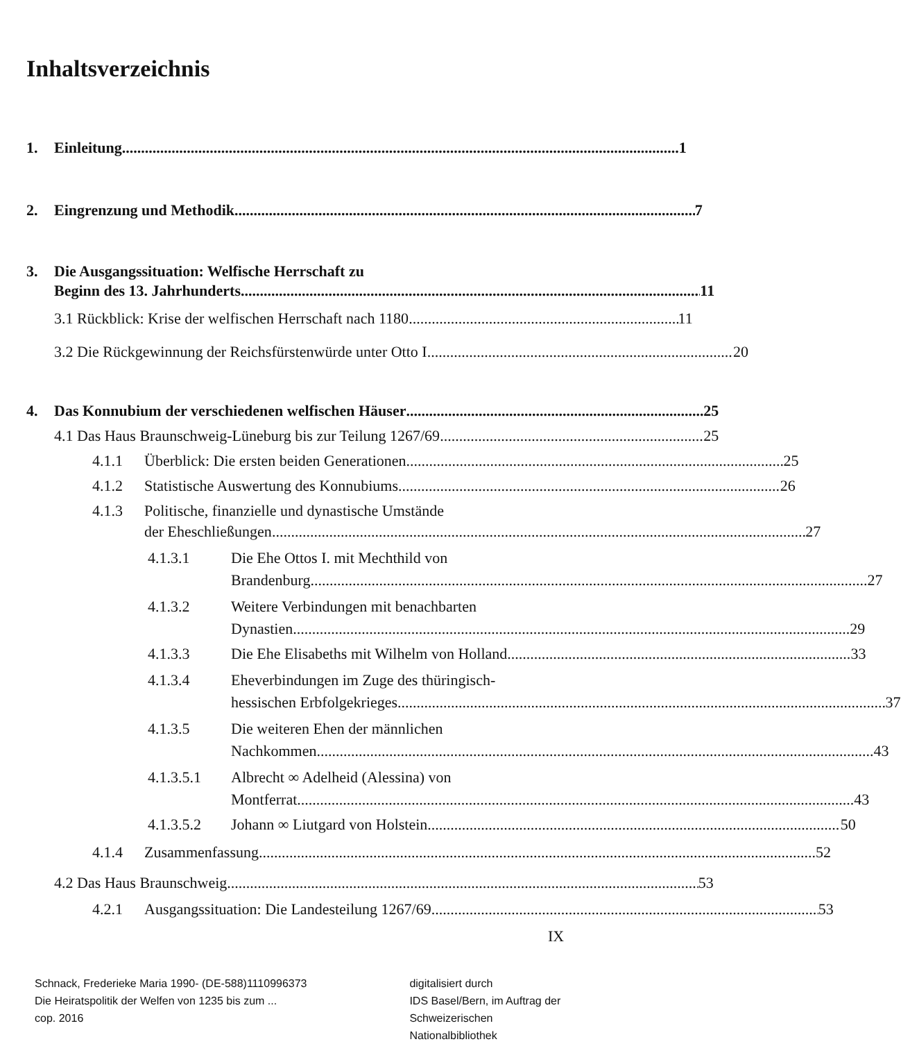Inhaltsverzeichnis
1. Einleitung 1
2. Eingrenzung und Methodik 7
3. Die Ausgangssituation: Welfische Herrschaft zu
Beginn des 13. Jahrhunderts 11
3.1 Rückblick: Krise der welfischen Herrschaft nach 1180 11
3.2 Die Rückgewinnung der Reichsfürstenwürde unter Otto I. 20
4. Das Konnubium der verschiedenen welfischen Häuser 25
4.1 Das Haus Braunschweig-Lüneburg bis zur Teilung 1267/69 25
4.1.1 Überblick: Die ersten beiden Generationen 25
4.1.2 Statistische Auswertung des Konnubiums 26
4.1.3 Politische, finanzielle und dynastische Umstände
der Eheschließungen 27
4.1.3.1 Die Ehe Ottos I. mit Mechthild von
Brandenburg 27
4.1.3.2 Weitere Verbindungen mit benachbarten
Dynastien 29
4.1.3.3 Die Ehe Elisabeths mit Wilhelm von Holland 33
4.1.3.4 Eheverbindungen im Zuge des thüringisch-
hessischen Erbfolgekrieges 37
4.1.3.5 Die weiteren Ehen der männlichen
Nachkommen 43
4.1.3.5.1 Albrecht ∞ Adelheid (Alessina) von
Montferrat 43
4.1.3.5.2 Johann ∞ Liutgard von Holstein 50
4.1.4 Zusammenfassung 52
4.2 Das Haus Braunschweig 53
4.2.1 Ausgangssituation: Die Landesteilung 1267/69 53
IX
Schnack, Frederieke Maria 1990- (DE-588)1110996373
Die Heiratspolitik der Welfen von 1235 bis zum ...
cop. 2016
digitalisiert durch
IDS Basel/Bern, im Auftrag der
Schweizerischen Nationalbibliothek